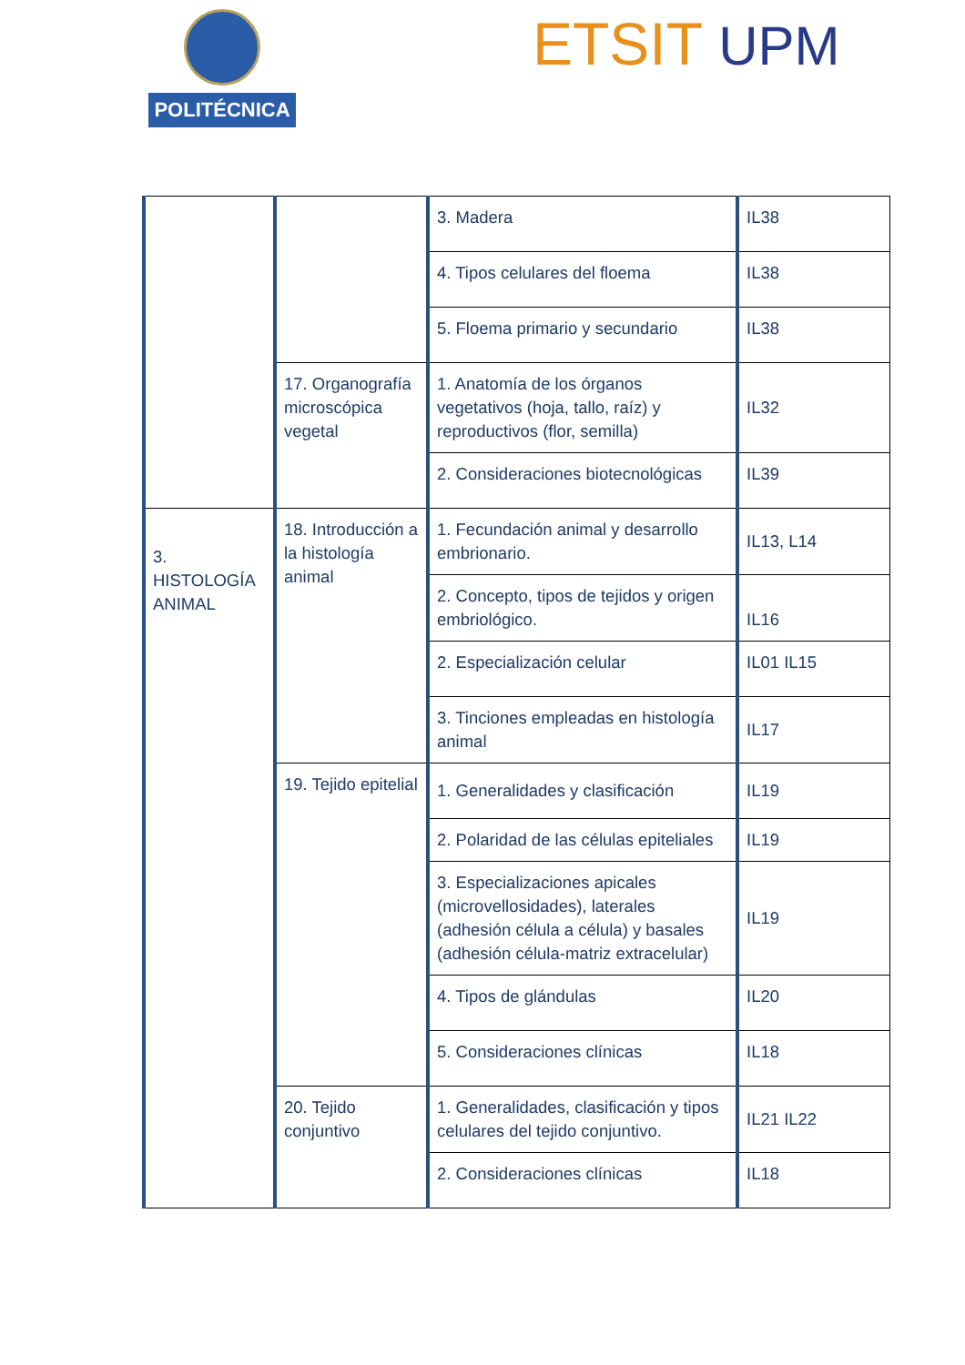POLITÉCNICA ETSIT UPM
| | | 3. Madera | IL38 |
| | | 4. Tipos celulares del floema | IL38 |
| | | 5. Floema primario y secundario | IL38 |
| | 17. Organografía microscópica vegetal | 1. Anatomía de los órganos vegetativos (hoja, tallo, raíz) y reproductivos (flor, semilla) | IL32 |
| | | 2. Consideraciones biotecnológicas | IL39 |
| 3. HISTOLOGÍA ANIMAL | 18. Introducción a la histología animal | 1. Fecundación animal y desarrollo embrionario. | IL13, L14 |
| | | 2. Concepto, tipos de tejidos y origen embriológico. | IL16 |
| | | 2. Especialización celular | IL01 IL15 |
| | | 3. Tinciones empleadas en histología animal | IL17 |
| | 19. Tejido epitelial | 1. Generalidades y clasificación | IL19 |
| | | 2. Polaridad de las células epiteliales | IL19 |
| | | 3. Especializaciones apicales (microvellosidades), laterales (adhesión célula a célula) y basales (adhesión célula-matriz extracelular) | IL19 |
| | | 4. Tipos de glándulas | IL20 |
| | | 5. Consideraciones clínicas | IL18 |
| | 20. Tejido conjuntivo | 1. Generalidades, clasificación y tipos celulares del tejido conjuntivo. | IL21 IL22 |
| | | 2. Consideraciones clínicas | IL18 |